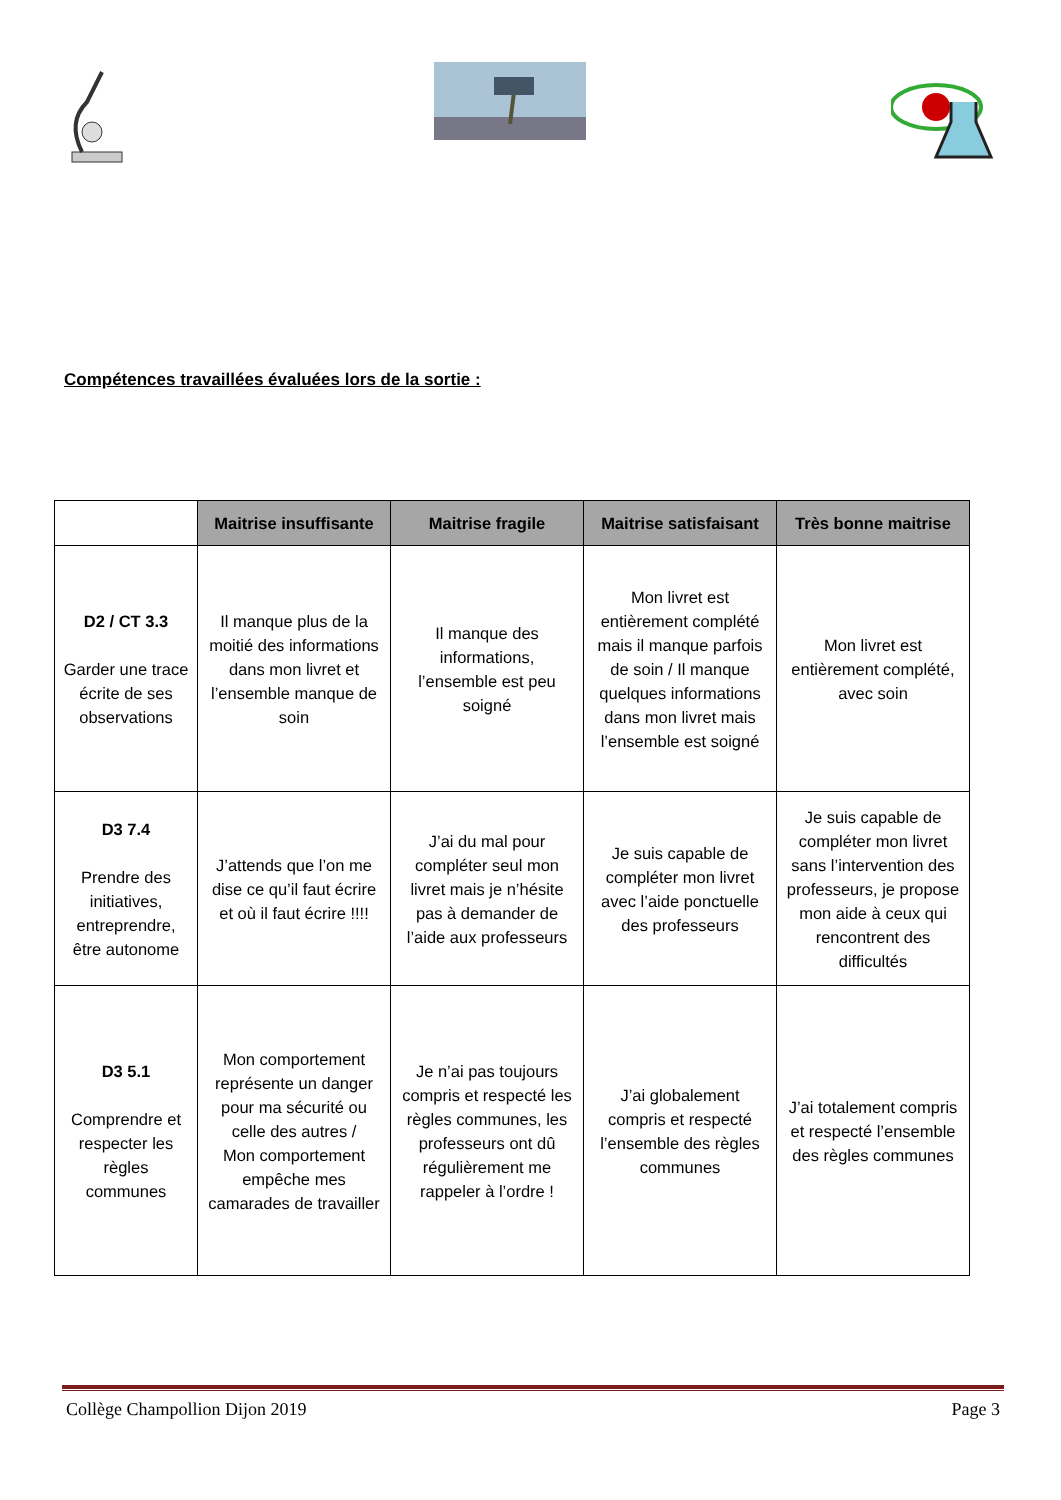Compétences travaillées évaluées lors de la sortie :
| | Maitrise insuffisante | Maitrise fragile | Maitrise satisfaisant | Très bonne maitrise |
| --- | --- | --- | --- | --- |
| D2 / CT 3.3 Garder une trace écrite de ses observations | Il manque plus de la moitié des informations dans mon livret et l’ensemble manque de soin | Il manque des informations, l’ensemble est peu soigné | Mon livret est entièrement complété mais il manque parfois de soin / Il manque quelques informations dans mon livret mais l’ensemble est soigné | Mon livret est entièrement complété, avec soin |
| D3 7.4 Prendre des initiatives, entreprendre, être autonome | J’attends que l’on me dise ce qu’il faut écrire et où il faut écrire !!!! | J’ai du mal pour compléter seul mon livret mais je n’hésite pas à demander de l’aide aux professeurs | Je suis capable de compléter mon livret avec l’aide ponctuelle des professeurs | Je suis capable de compléter mon livret sans l’intervention des professeurs, je propose mon aide à ceux qui rencontrent des difficultés |
| D3 5.1 Comprendre et respecter les règles communes | Mon comportement représente un danger pour ma sécurité ou celle des autres / Mon comportement empêche mes camarades de travailler | Je n’ai pas toujours compris et respecté les règles communes, les professeurs ont dû régulièrement me rappeler à l’ordre ! | J’ai globalement compris et respecté l’ensemble des règles communes | J’ai totalement compris et respecté l’ensemble des règles communes |
Collège Champollion Dijon 2019 Page 3